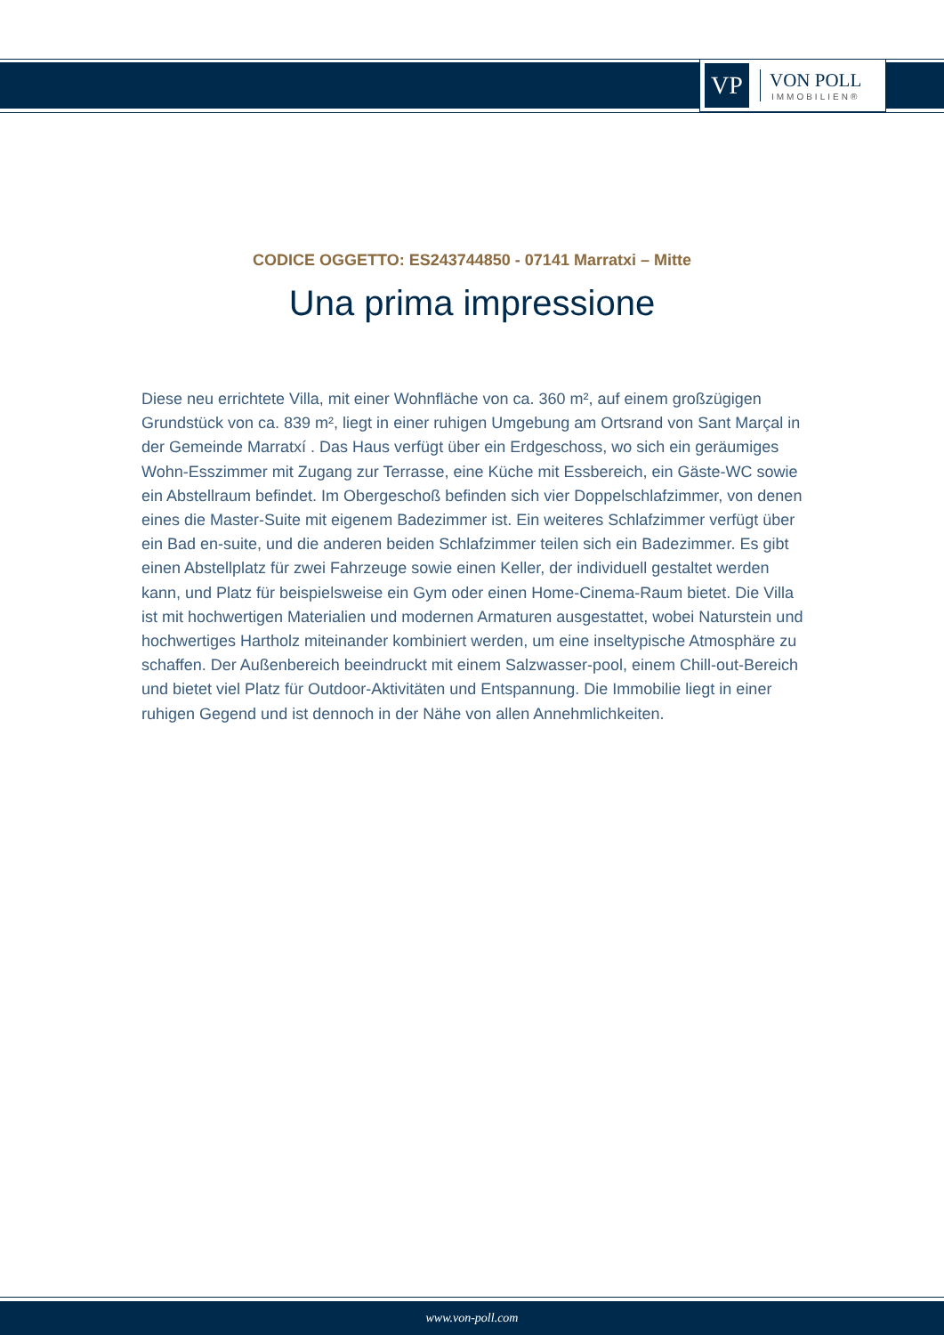VP
VON POLL
IMMOBILIEN®
CODICE OGGETTO: ES243744850 - 07141 Marratxi – Mitte
Una prima impressione
Diese neu errichtete Villa, mit einer Wohnfläche von ca. 360 m², auf einem großzügigen Grundstück von ca. 839 m², liegt in einer ruhigen Umgebung am Ortsrand von Sant Marçal in der Gemeinde Marratxí . Das Haus verfügt über ein Erdgeschoss, wo sich ein geräumiges Wohn-Esszimmer mit Zugang zur Terrasse, eine Küche mit Essbereich, ein Gäste-WC sowie ein Abstellraum befindet. Im Obergeschoß befinden sich vier Doppelschlafzimmer, von denen eines die Master-Suite mit eigenem Badezimmer ist. Ein weiteres Schlafzimmer verfügt über ein Bad en-suite, und die anderen beiden Schlafzimmer teilen sich ein Badezimmer. Es gibt einen Abstellplatz für zwei Fahrzeuge sowie einen Keller, der individuell gestaltet werden kann, und Platz für beispielsweise ein Gym oder einen Home-Cinema-Raum bietet. Die Villa ist mit hochwertigen Materialien und modernen Armaturen ausgestattet, wobei Naturstein und hochwertiges Hartholz miteinander kombiniert werden, um eine inseltypische Atmosphäre zu schaffen. Der Außenbereich beeindruckt mit einem Salzwasser-pool, einem Chill-out-Bereich und bietet viel Platz für Outdoor-Aktivitäten und Entspannung. Die Immobilie liegt in einer ruhigen Gegend und ist dennoch in der Nähe von allen Annehmlichkeiten.
www.von-poll.com